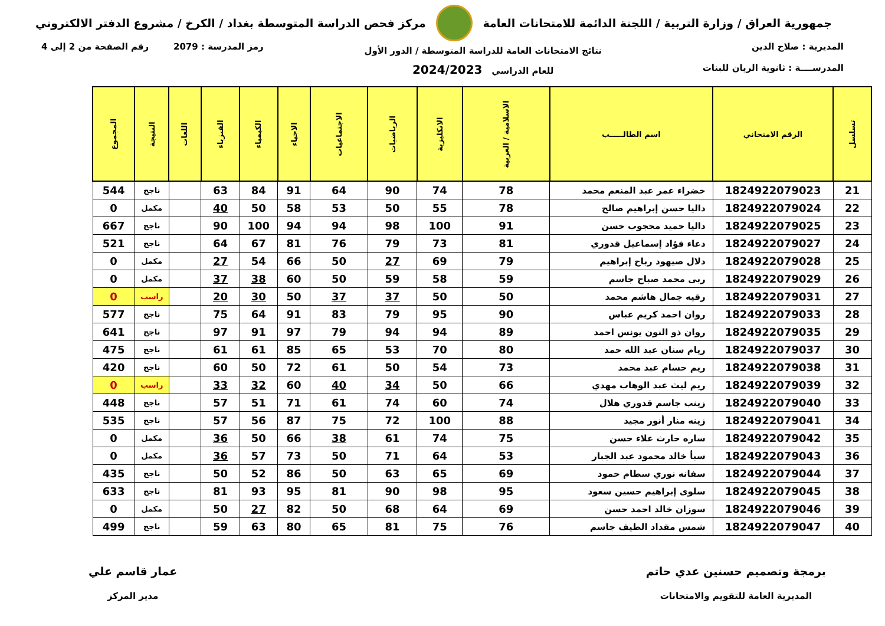جمهورية العراق / وزارة التربية / اللجنة الدائمة للامتحانات العامة
مركز فحص الدراسة المتوسطة بغداد / الكرخ / مشروع الدفتر الالكتروني
المديرية : صلاح الدين
المدرســــة : ثانوية الريان للبنات
نتائج الامتحانات العامة للدراسة المتوسطة / الدور الأول
للعام الدراسي 2024/2023
رمز المدرسة : 2079 رقم الصفحة من 2 إلى 4
| تسلسل | الرقم الامتحاني | اسم الطالـــــب | الاسلامية / العربية | الانكليزية | الرياضيات | الاجتماعيات | الاحياء | الكيمياء | الفيزياء | اللغات | النتيجة | المجموع |
| --- | --- | --- | --- | --- | --- | --- | --- | --- | --- | --- | --- | --- |
| 21 | 1824922079023 | خضراء عمر عبد المنعم محمد | 78 | 74 | 90 | 64 | 91 | 84 | 63 | | ناجح | 544 |
| 22 | 1824922079024 | داليا حسن إبراهيم صالح | 78 | 55 | 50 | 53 | 58 | 50 | 40 | | مكمل | 0 |
| 23 | 1824922079025 | داليا حميد محجوب حسن | 91 | 100 | 98 | 94 | 94 | 100 | 90 | | ناجح | 667 |
| 24 | 1824922079027 | دعاء فؤاد إسماعيل قدوري | 81 | 73 | 79 | 76 | 81 | 67 | 64 | | ناجح | 521 |
| 25 | 1824922079028 | دلال صيهود رباح إبراهيم | 79 | 69 | 27 | 50 | 66 | 54 | 27 | | مكمل | 0 |
| 26 | 1824922079029 | ربى محمد صباح جاسم | 59 | 58 | 59 | 50 | 60 | 38 | 37 | | مكمل | 0 |
| 27 | 1824922079031 | رقيه جمال هاشم محمد | 50 | 50 | 37 | 37 | 50 | 30 | 20 | | راسب | 0 |
| 28 | 1824922079033 | روان احمد كريم عباس | 90 | 95 | 79 | 83 | 91 | 64 | 75 | | ناجح | 577 |
| 29 | 1824922079035 | روان ذو النون يونس احمد | 89 | 94 | 94 | 79 | 97 | 91 | 97 | | ناجح | 641 |
| 30 | 1824922079037 | ريام سنان عبد الله حمد | 80 | 70 | 53 | 65 | 85 | 61 | 61 | | ناجح | 475 |
| 31 | 1824922079038 | ريم حسام عبد محمد | 73 | 54 | 50 | 61 | 72 | 50 | 60 | | ناجح | 420 |
| 32 | 1824922079039 | ريم ليث عبد الوهاب مهدي | 66 | 50 | 34 | 40 | 60 | 32 | 33 | | راسب | 0 |
| 33 | 1824922079040 | زينب جاسم قدوري هلال | 74 | 60 | 74 | 61 | 71 | 51 | 57 | | ناجح | 448 |
| 34 | 1824922079041 | زينه منار أنور مجيد | 88 | 100 | 72 | 75 | 87 | 56 | 57 | | ناجح | 535 |
| 35 | 1824922079042 | ساره حارث علاء حسن | 75 | 74 | 61 | 38 | 66 | 50 | 36 | | مكمل | 0 |
| 36 | 1824922079043 | سبأ خالد محمود عبد الجبار | 53 | 64 | 71 | 50 | 73 | 57 | 36 | | مكمل | 0 |
| 37 | 1824922079044 | سفانه نوري سطام حمود | 69 | 65 | 63 | 50 | 86 | 52 | 50 | | ناجح | 435 |
| 38 | 1824922079045 | سلوى إبراهيم حسين سعود | 95 | 98 | 90 | 81 | 95 | 93 | 81 | | ناجح | 633 |
| 39 | 1824922079046 | سوزان خالد احمد حسن | 69 | 64 | 68 | 50 | 82 | 27 | 50 | | مكمل | 0 |
| 40 | 1824922079047 | شمس مقداد الطيف جاسم | 76 | 75 | 81 | 65 | 80 | 63 | 59 | | ناجح | 499 |
برمجة وتصميم حسنين عدي حاتم
المديرية العامة للتقويم والامتحانات
عمار قاسم علي
مدير المركز